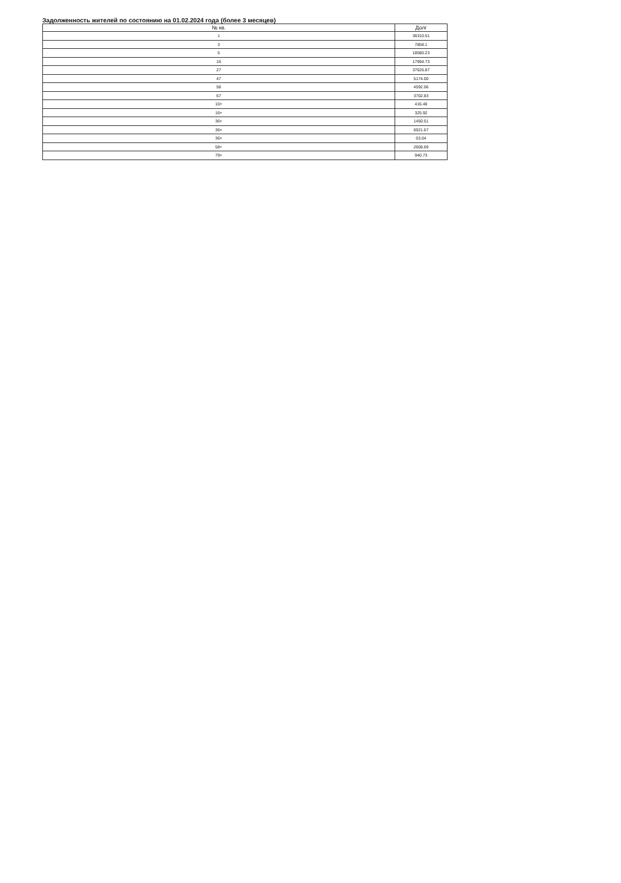Задолженность жителей по состоянию на 01.02.2024 года (более 3 месяцев)
| № кв. | Долг |
| --- | --- |
| 1 | 36310.51 |
| 3 | 7858.1 |
| 5 | 18580.23 |
| 16 | 17994.73 |
| 27 | 37626.87 |
| 47 | 5174.00 |
| 58 | 4592.06 |
| 67 | 3702.83 |
| 10+ | 416.48 |
| 16+ | 325.92 |
| 36+ | 1450.51 |
| 36+ | 6921.67 |
| 36+ | 03.04 |
| 58+ | 2608.69 |
| 79+ | 940.73 |